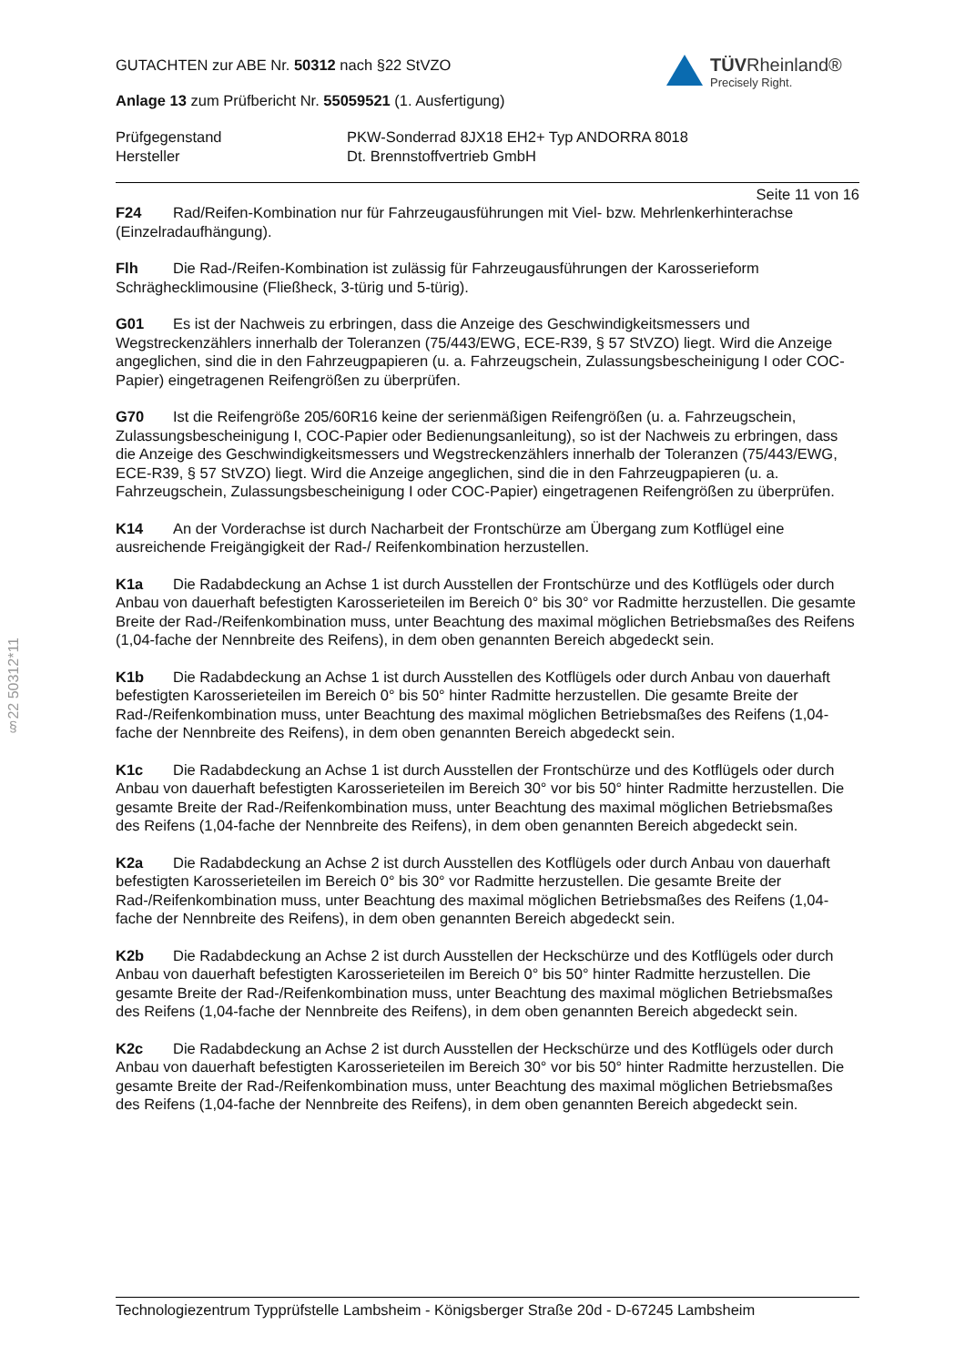TÜVRheinland®
Precisely Right.
GUTACHTEN zur ABE Nr. 50312 nach §22 StVZO
Anlage 13 zum Prüfbericht Nr. 55059521 (1. Ausfertigung)
Prüfgegenstand
Hersteller
PKW-Sonderrad 8JX18 EH2+ Typ ANDORRA 8018
Dt. Brennstoffvertrieb GmbH
Seite 11 von 16
F24 Rad/Reifen-Kombination nur für Fahrzeugausführungen mit Viel- bzw. Mehrlenkerhinterachse (Einzelradaufhängung).
Flh Die Rad-/Reifen-Kombination ist zulässig für Fahrzeugausführungen der Karosserieform Schräghecklimousine (Fließheck, 3-türig und 5-türig).
G01 Es ist der Nachweis zu erbringen, dass die Anzeige des Geschwindigkeitsmessers und Wegstreckenzählers innerhalb der Toleranzen (75/443/EWG, ECE-R39, § 57 StVZO) liegt. Wird die Anzeige angeglichen, sind die in den Fahrzeugpapieren (u. a. Fahrzeugschein, Zulassungsbescheinigung I oder COC-Papier) eingetragenen Reifengrößen zu überprüfen.
G70 Ist die Reifengröße 205/60R16 keine der serienmäßigen Reifengrößen (u. a. Fahrzeugschein, Zulassungsbescheinigung I, COC-Papier oder Bedienungsanleitung), so ist der Nachweis zu erbringen, dass die Anzeige des Geschwindigkeitsmessers und Wegstreckenzählers innerhalb der Toleranzen (75/443/EWG, ECE-R39, § 57 StVZO) liegt. Wird die Anzeige angeglichen, sind die in den Fahrzeugpapieren (u. a. Fahrzeugschein, Zulassungsbescheinigung I oder COC-Papier) eingetragenen Reifengrößen zu überprüfen.
K14 An der Vorderachse ist durch Nacharbeit der Frontschürze am Übergang zum Kotflügel eine ausreichende Freigängigkeit der Rad-/ Reifenkombination herzustellen.
K1a Die Radabdeckung an Achse 1 ist durch Ausstellen der Frontschürze und des Kotflügels oder durch Anbau von dauerhaft befestigten Karosserieteilen im Bereich 0° bis 30° vor Radmitte herzustellen. Die gesamte Breite der Rad-/Reifenkombination muss, unter Beachtung des maximal möglichen Betriebsmaßes des Reifens (1,04-fache der Nennbreite des Reifens), in dem oben genannten Bereich abgedeckt sein.
K1b Die Radabdeckung an Achse 1 ist durch Ausstellen des Kotflügels oder durch Anbau von dauerhaft befestigten Karosserieteilen im Bereich 0° bis 50° hinter Radmitte herzustellen. Die gesamte Breite der Rad-/Reifenkombination muss, unter Beachtung des maximal möglichen Betriebsmaßes des Reifens (1,04-fache der Nennbreite des Reifens), in dem oben genannten Bereich abgedeckt sein.
K1c Die Radabdeckung an Achse 1 ist durch Ausstellen der Frontschürze und des Kotflügels oder durch Anbau von dauerhaft befestigten Karosserieteilen im Bereich 30° vor bis 50° hinter Radmitte herzustellen. Die gesamte Breite der Rad-/Reifenkombination muss, unter Beachtung des maximal möglichen Betriebsmaßes des Reifens (1,04-fache der Nennbreite des Reifens), in dem oben genannten Bereich abgedeckt sein.
K2a Die Radabdeckung an Achse 2 ist durch Ausstellen des Kotflügels oder durch Anbau von dauerhaft befestigten Karosserieteilen im Bereich 0° bis 30° vor Radmitte herzustellen. Die gesamte Breite der Rad-/Reifenkombination muss, unter Beachtung des maximal möglichen Betriebsmaßes des Reifens (1,04-fache der Nennbreite des Reifens), in dem oben genannten Bereich abgedeckt sein.
K2b Die Radabdeckung an Achse 2 ist durch Ausstellen der Heckschürze und des Kotflügels oder durch Anbau von dauerhaft befestigten Karosserieteilen im Bereich 0° bis 50° hinter Radmitte herzustellen. Die gesamte Breite der Rad-/Reifenkombination muss, unter Beachtung des maximal möglichen Betriebsmaßes des Reifens (1,04-fache der Nennbreite des Reifens), in dem oben genannten Bereich abgedeckt sein.
K2c Die Radabdeckung an Achse 2 ist durch Ausstellen der Heckschürze und des Kotflügels oder durch Anbau von dauerhaft befestigten Karosserieteilen im Bereich 30° vor bis 50° hinter Radmitte herzustellen. Die gesamte Breite der Rad-/Reifenkombination muss, unter Beachtung des maximal möglichen Betriebsmaßes des Reifens (1,04-fache der Nennbreite des Reifens), in dem oben genannten Bereich abgedeckt sein.
§22 50312*11
Technologiezentrum Typprüfstelle Lambsheim - Königsberger Straße 20d - D-67245 Lambsheim